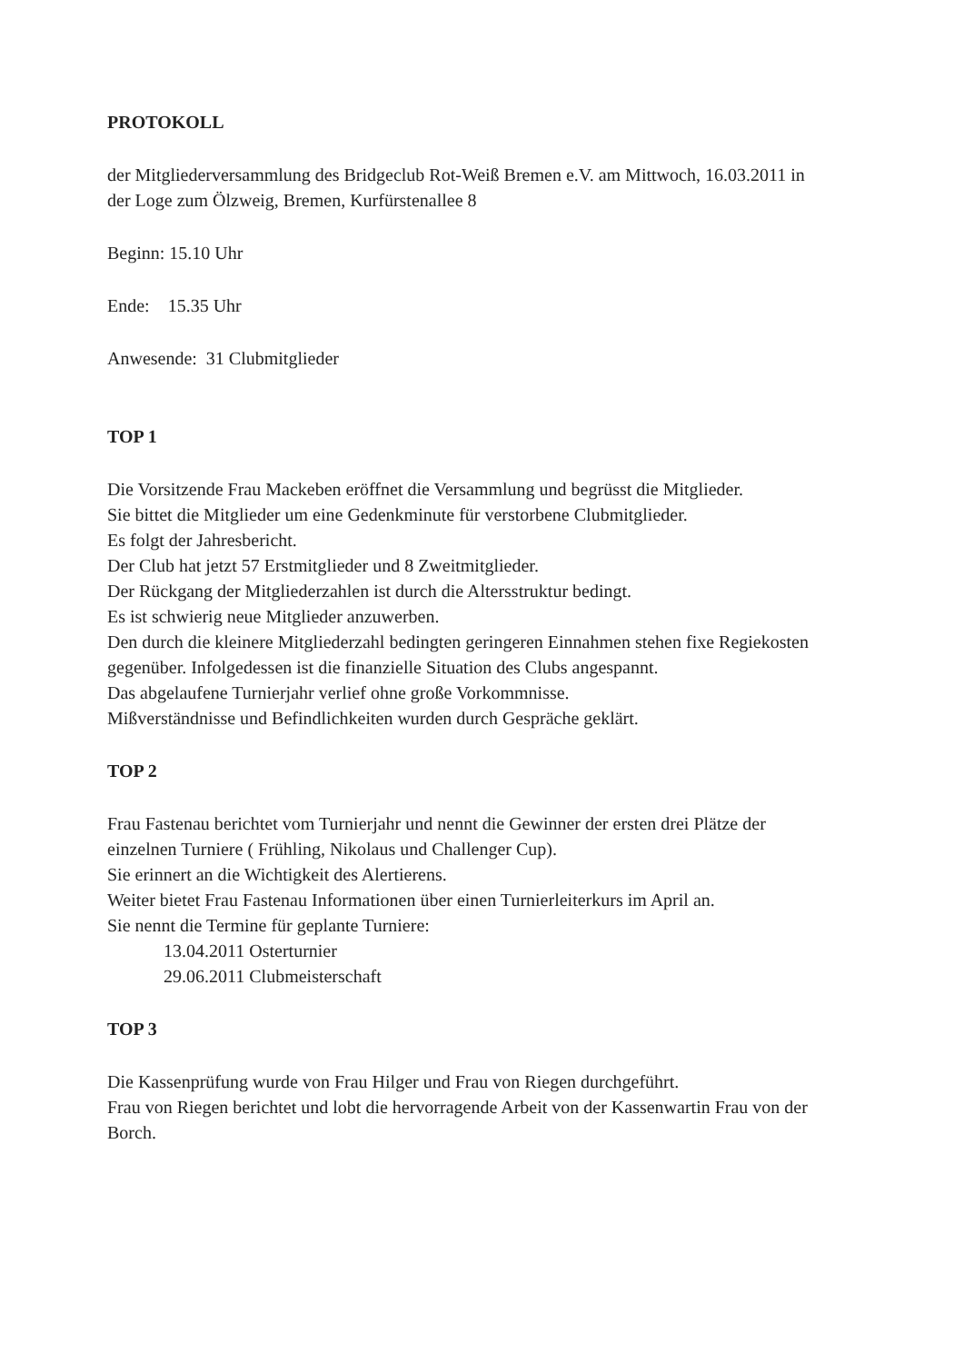PROTOKOLL
der Mitgliederversammlung des Bridgeclub Rot-Weiß Bremen e.V. am Mittwoch, 16.03.2011 in der Loge zum Ölzweig, Bremen, Kurfürstenallee 8
Beginn: 15.10 Uhr
Ende: 15.35 Uhr
Anwesende: 31 Clubmitglieder
TOP 1
Die Vorsitzende Frau Mackeben eröffnet die Versammlung und begrüsst die Mitglieder.
Sie bittet die Mitglieder um eine Gedenkminute für verstorbene Clubmitglieder.
Es folgt der Jahresbericht.
Der Club hat jetzt 57 Erstmitglieder und 8 Zweitmitglieder.
Der Rückgang der Mitgliederzahlen ist durch die Altersstruktur bedingt.
Es ist schwierig neue Mitglieder anzuwerben.
Den durch die kleinere Mitgliederzahl bedingten geringeren Einnahmen stehen fixe Regiekosten gegenüber. Infolgedessen ist die finanzielle Situation des Clubs angespannt.
Das abgelaufene Turnierjahr verlief ohne große Vorkommnisse.
Mißverständnisse und Befindlichkeiten wurden durch Gespräche geklärt.
TOP 2
Frau Fastenau berichtet vom Turnierjahr und nennt die Gewinner der ersten drei Plätze der einzelnen Turniere ( Frühling, Nikolaus und Challenger Cup).
Sie erinnert an die Wichtigkeit des Alertierens.
Weiter bietet Frau Fastenau Informationen über einen Turnierleiterkurs im April an.
Sie nennt die Termine für geplante Turniere:
13.04.2011 Osterturnier
29.06.2011 Clubmeisterschaft
TOP 3
Die Kassenprüfung wurde von Frau Hilger und Frau von Riegen durchgeführt.
Frau von Riegen berichtet und lobt die hervorragende Arbeit von der Kassenwartin Frau von der Borch.